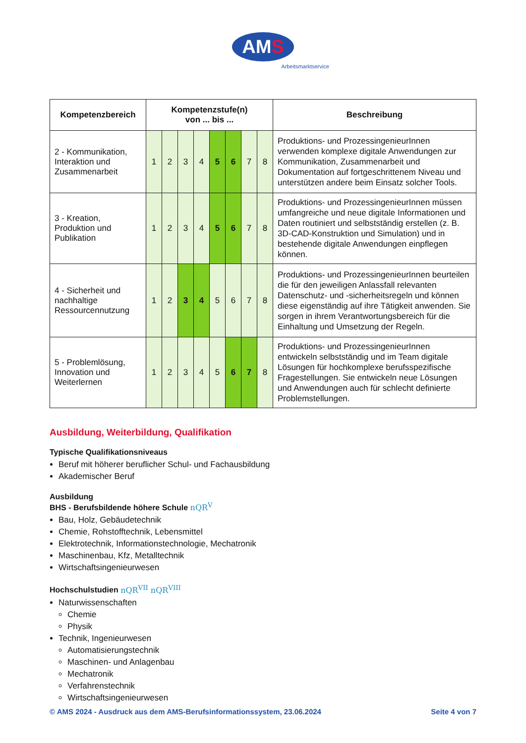AMS
Arbeitsmarktservice
| Kompetenzbereich | Kompetenzstufe(n) von ... bis ... | | | | | | | | Beschreibung |
| --- | --- | --- | --- | --- | --- | --- | --- | --- | --- |
| 2 - Kommunikation, Interaktion und Zusammenarbeit | 1 | 2 | 3 | 4 | 5 | 6 | 7 | 8 | Produktions- und ProzessingenieurInnen verwenden komplexe digitale Anwendungen zur Kommunikation, Zusammenarbeit und Dokumentation auf fortgeschrittenem Niveau und unterstützen andere beim Einsatz solcher Tools. |
| 3 - Kreation, Produktion und Publikation | 1 | 2 | 3 | 4 | 5 | 6 | 7 | 8 | Produktions- und ProzessingenieurInnen müssen umfangreiche und neue digitale Informationen und Daten routiniert und selbstständig erstellen (z. B. 3D-CAD-Konstruktion und Simulation) und in bestehende digitale Anwendungen einpflegen können. |
| 4 - Sicherheit und nachhaltige Ressourcennutzung | 1 | 2 | 3 | 4 | 5 | 6 | 7 | 8 | Produktions- und ProzessingenieurInnen beurteilen die für den jeweiligen Anlassfall relevanten Datenschutz- und -sicherheitsregeln und können diese eigenständig auf ihre Tätigkeit anwenden. Sie sorgen in ihrem Verantwortungsbereich für die Einhaltung und Umsetzung der Regeln. |
| 5 - Problemlösung, Innovation und Weiterlernen | 1 | 2 | 3 | 4 | 5 | 6 | 7 | 8 | Produktions- und ProzessingenieurInnen entwickeln selbstständig und im Team digitale Lösungen für hochkomplexe berufsspezifische Fragestellungen. Sie entwickeln neue Lösungen und Anwendungen auch für schlecht definierte Problemstellungen. |
Ausbildung, Weiterbildung, Qualifikation
Typische Qualifikationsniveaus
Beruf mit höherer beruflicher Schul- und Fachausbildung
Akademischer Beruf
Ausbildung
BHS - Berufsbildende höhere Schule nQR<sup>V</sup>
Bau, Holz, Gebäudetechnik
Chemie, Rohstofftechnik, Lebensmittel
Elektrotechnik, Informationstechnologie, Mechatronik
Maschinenbau, Kfz, Metalltechnik
Wirtschaftsingenieurwesen
Hochschulstudien nQR<sup>VII</sup> nQR<sup>VIII</sup>
Naturwissenschaften
Chemie
Physik
Technik, Ingenieurwesen
Automatisierungstechnik
Maschinen- und Anlagenbau
Mechatronik
Verfahrenstechnik
Wirtschaftsingenieurwesen
© AMS 2024 - Ausdruck aus dem AMS-Berufsinformationssystem, 23.06.2024 Seite 4 von 7